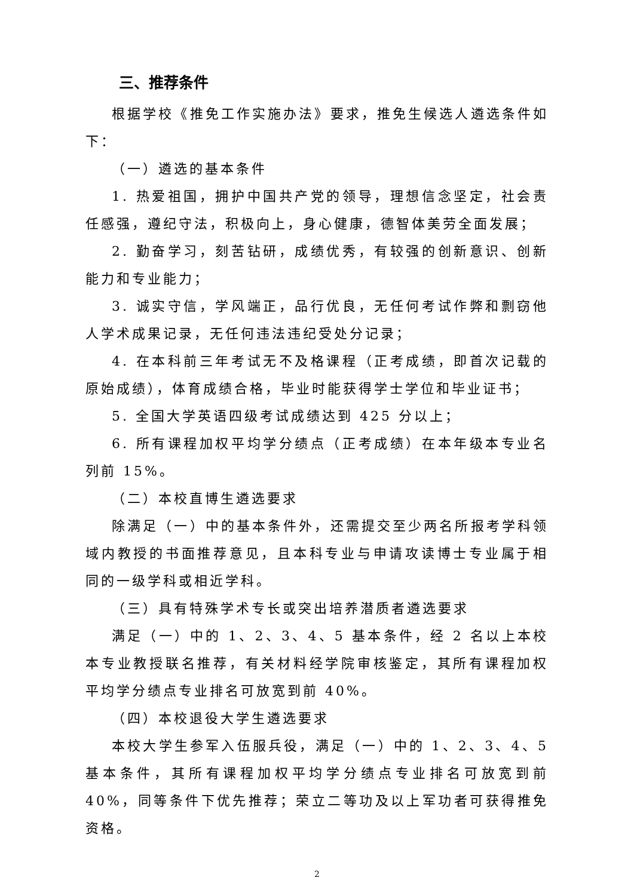三、推荐条件
根据学校《推免工作实施办法》要求，推免生候选人遴选条件如下：
（一）遴选的基本条件
1. 热爱祖国，拥护中国共产党的领导，理想信念坚定，社会责任感强，遵纪守法，积极向上，身心健康，德智体美劳全面发展；
2. 勤奋学习，刻苦钻研，成绩优秀，有较强的创新意识、创新能力和专业能力；
3. 诚实守信，学风端正，品行优良，无任何考试作弊和剽窃他人学术成果记录，无任何违法违纪受处分记录；
4. 在本科前三年考试无不及格课程（正考成绩，即首次记载的原始成绩），体育成绩合格，毕业时能获得学士学位和毕业证书；
5. 全国大学英语四级考试成绩达到 425 分以上；
6. 所有课程加权平均学分绩点（正考成绩）在本年级本专业名列前 15%。
（二）本校直博生遴选要求
除满足（一）中的基本条件外，还需提交至少两名所报考学科领域内教授的书面推荐意见，且本科专业与申请攻读博士专业属于相同的一级学科或相近学科。
（三）具有特殊学术专长或突出培养潜质者遴选要求
满足（一）中的 1、2、3、4、5 基本条件，经 2 名以上本校本专业教授联名推荐，有关材料经学院审核鉴定，其所有课程加权平均学分绩点专业排名可放宽到前 40%。
（四）本校退役大学生遴选要求
本校大学生参军入伍服兵役，满足（一）中的 1、2、3、4、5 基本条件，其所有课程加权平均学分绩点专业排名可放宽到前 40%，同等条件下优先推荐；荣立二等功及以上军功者可获得推免资格。
2